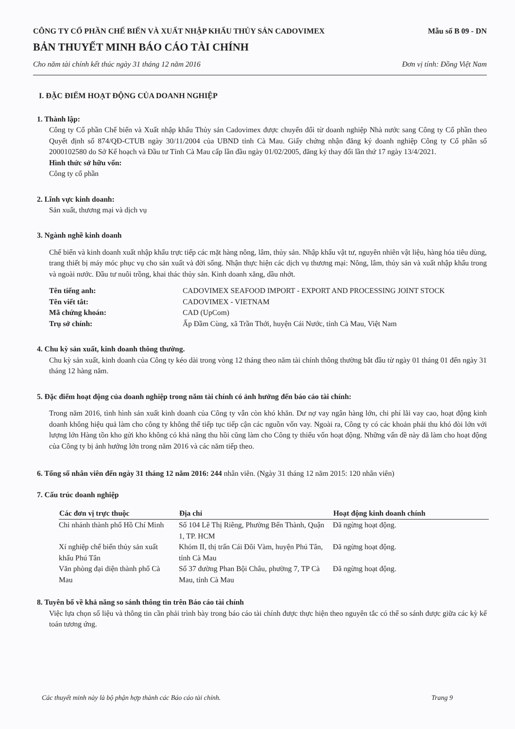CÔNG TY CỔ PHẦN CHẾ BIẾN VÀ XUẤT NHẬP KHẨU THỦY SẢN CADOVIMEX Mẫu số B 09 - DN
BẢN THUYẾT MINH BÁO CÁO TÀI CHÍNH
Cho năm tài chính kết thúc ngày 31 tháng 12 năm 2016 Đơn vị tính: Đồng Việt Nam
I. ĐẶC ĐIỂM HOẠT ĐỘNG CỦA DOANH NGHIỆP
1. Thành lập:
Công ty Cổ phần Chế biến và Xuất nhập khẩu Thủy sản Cadovimex được chuyển đổi từ doanh nghiệp Nhà nước sang Công ty Cổ phần theo Quyết định số 874/QĐ-CTUB ngày 30/11/2004 của UBND tỉnh Cà Mau. Giấy chứng nhận đăng ký doanh nghiệp Công ty Cổ phần số 2000102580 do Sở Kế hoạch và Đầu tư Tỉnh Cà Mau cấp lần đầu ngày 01/02/2005, đăng ký thay đổi lần thứ 17 ngày 13/4/2021.
Hình thức sở hữu vốn:
Công ty cổ phần
2. Lĩnh vực kinh doanh:
Sản xuất, thương mại và dịch vụ
3. Ngành nghề kinh doanh
Chế biến và kinh doanh xuất nhập khẩu trực tiếp các mặt hàng nông, lâm, thủy sản. Nhập khẩu vật tư, nguyên nhiên vật liệu, hàng hóa tiêu dùng, trang thiết bị máy móc phục vụ cho sản xuất và đời sống. Nhận thực hiện các dịch vụ thương mại: Nông, lâm, thủy sản và xuất nhập khẩu trong và ngoài nước. Đầu tư nuôi trồng, khai thác thủy sản. Kinh doanh xăng, dầu nhớt.
Tên tiếng anh: CADOVIMEX SEAFOOD IMPORT - EXPORT AND PROCESSING JOINT STOCK Tên viết tắt: CADOVIMEX - VIETNAM Mã chứng khoán: CAD (UpCom) Trụ sở chính: Ấp Đầm Cùng, xã Trần Thới, huyện Cái Nước, tỉnh Cà Mau, Việt Nam
4. Chu kỳ sản xuất, kinh doanh thông thường.
Chu kỳ sản xuất, kinh doanh của Công ty kéo dài trong vòng 12 tháng theo năm tài chính thông thường bắt đầu từ ngày 01 tháng 01 đến ngày 31 tháng 12 hàng năm.
5. Đặc điểm hoạt động của doanh nghiệp trong năm tài chính có ảnh hưởng đến báo cáo tài chính:
Trong năm 2016, tình hình sản xuất kinh doanh của Công ty vẫn còn khó khăn. Dư nợ vay ngân hàng lớn, chi phí lãi vay cao, hoạt động kinh doanh không hiệu quả làm cho công ty không thể tiếp tục tiếp cận các nguồn vốn vay. Ngoài ra, Công ty có các khoản phải thu khó đòi lớn với lượng lớn Hàng tồn kho gửi kho không có khả năng thu hồi cũng làm cho Công ty thiếu vốn hoạt động. Những vấn đề này đã làm cho hoạt động của Công ty bị ảnh hưởng lớn trong năm 2016 và các năm tiếp theo.
6. Tổng số nhân viên đến ngày 31 tháng 12 năm 2016: 244 nhân viên. (Ngày 31 tháng 12 năm 2015: 120 nhân viên)
7. Cấu trúc doanh nghiệp
| Các đơn vị trực thuộc | Địa chỉ | Hoạt động kinh doanh chính |
| --- | --- | --- |
| Chi nhánh thành phố Hồ Chí Minh | Số 104 Lê Thị Riêng, Phường Bến Thành, Quận 1, TP. HCM | Đã ngừng hoạt động. |
| Xí nghiệp chế biến thủy sản xuất khẩu Phú Tân | Khóm II, thị trấn Cái Đôi Vàm, huyện Phú Tân, tỉnh Cà Mau | Đã ngừng hoạt động. |
| Văn phòng đại diện thành phố Cà Mau | Số 37 đường Phan Bội Châu, phường 7, TP Cà Mau, tỉnh Cà Mau | Đã ngừng hoạt động. |
8. Tuyên bố về khả năng so sánh thông tin trên Báo cáo tài chính
Việc lựa chọn số liệu và thông tin cần phải trình bày trong báo cáo tài chính được thực hiện theo nguyên tắc có thể so sánh được giữa các kỳ kế toán tương ứng.
Các thuyết minh này là bộ phận hợp thành các Báo cáo tài chính. Trang 9